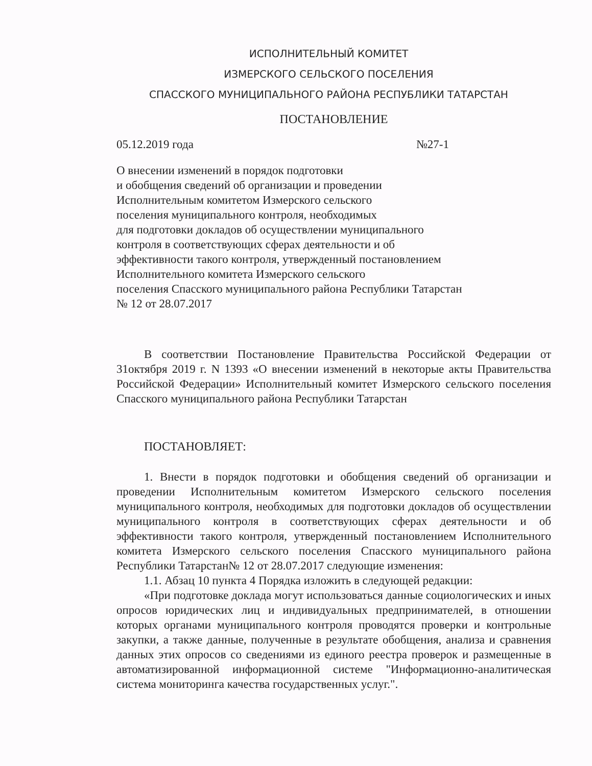ИСПОЛНИТЕЛЬНЫЙ КОМИТЕТ
ИЗМЕРСКОГО СЕЛЬСКОГО ПОСЕЛЕНИЯ
СПАССКОГО МУНИЦИПАЛЬНОГО РАЙОНА РЕСПУБЛИКИ ТАТАРСТАН
ПОСТАНОВЛЕНИЕ
05.12.2019 года №27-1
О внесении изменений в порядок подготовки
и обобщения сведений об организации и проведении
Исполнительным комитетом Измерского сельского
поселения муниципального контроля, необходимых
для подготовки докладов об осуществлении муниципального
контроля в соответствующих сферах деятельности и об
эффективности такого контроля, утвержденный постановлением
Исполнительного комитета Измерского сельского
поселения Спасского муниципального района Республики Татарстан
№ 12 от 28.07.2017
В соответствии Постановление Правительства Российской Федерации от 31октября 2019 г. N 1393 «О внесении изменений в некоторые акты Правительства Российской Федерации» Исполнительный комитет Измерского сельского поселения Спасского муниципального района Республики Татарстан
ПОСТАНОВЛЯЕТ:
1. Внести в порядок подготовки и обобщения сведений об организации и проведении Исполнительным комитетом Измерского сельского поселения муниципального контроля, необходимых для подготовки докладов об осуществлении муниципального контроля в соответствующих сферах деятельности и об эффективности такого контроля, утвержденный постановлением Исполнительного комитета Измерского сельского поселения Спасского муниципального района Республики Татарстан№ 12 от 28.07.2017 следующие изменения:
1.1. Абзац 10 пункта 4 Порядка изложить в следующей редакции:
«При подготовке доклада могут использоваться данные социологических и иных опросов юридических лиц и индивидуальных предпринимателей, в отношении которых органами муниципального контроля проводятся проверки и контрольные закупки, а также данные, полученные в результате обобщения, анализа и сравнения данных этих опросов со сведениями из единого реестра проверок и размещенные в автоматизированной информационной системе "Информационно-аналитическая система мониторинга качества государственных услуг.".